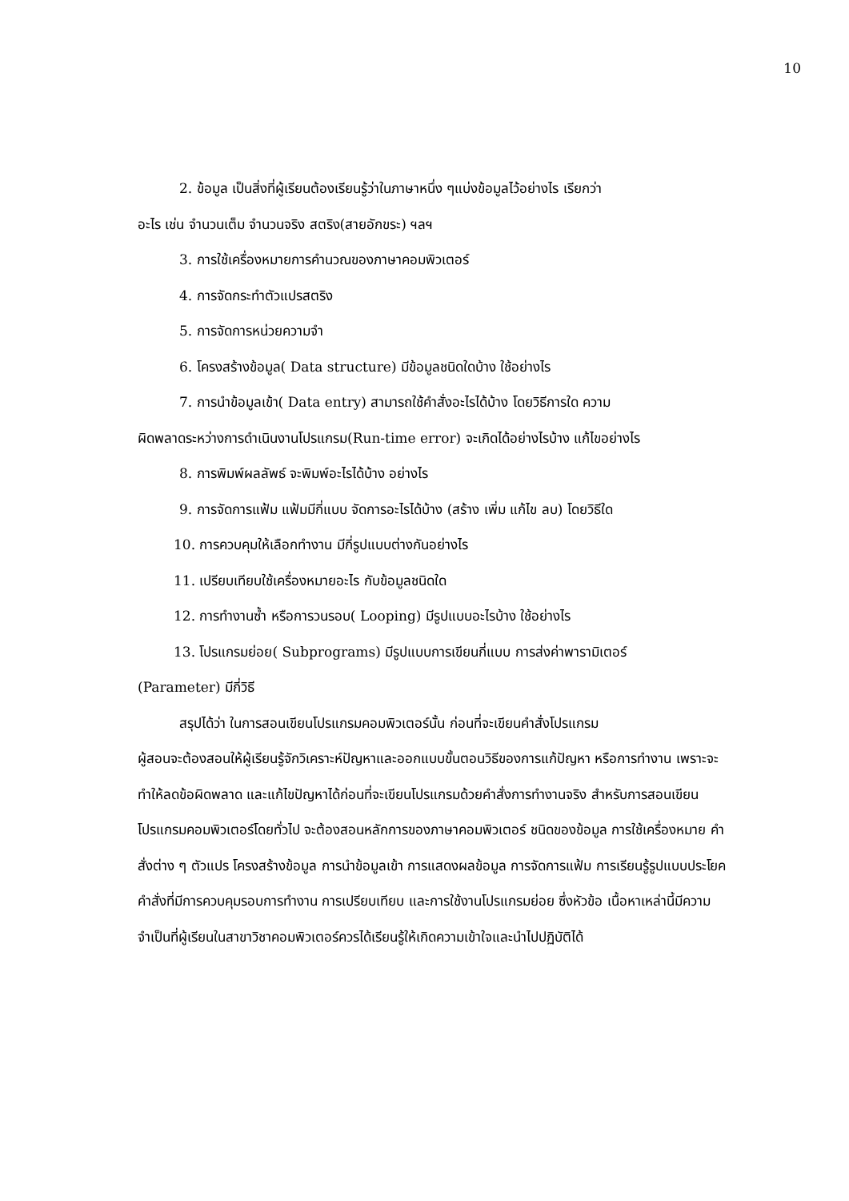10
2. ข้อมูล เป็นสิ่งที่ผู้เรียนต้องเรียนรู้ว่าในภาษาหนึ่ง ๆแบ่งข้อมูลไว้อย่างไร เรียกว่า
อะไร เช่น จำนวนเต็ม จำนวนจริง สตริง(สายอักขระ) ฯลฯ
3. การใช้เครื่องหมายการคำนวณของภาษาคอมพิวเตอร์
4. การจัดกระทำตัวแปรสตริง
5. การจัดการหน่วยความจำ
6. โครงสร้างข้อมูล( Data structure) มีข้อมูลชนิดใดบ้าง ใช้อย่างไร
7. การนำข้อมูลเข้า( Data entry) สามารถใช้คำสั่งอะไรได้บ้าง โดยวิธีการใด ความ
ผิดพลาดระหว่างการดำเนินงานโปรแกรม(Run-time error) จะเกิดได้อย่างไรบ้าง แก้ไขอย่างไร
8. การพิมพ์ผลลัพธ์ จะพิมพ์อะไรได้บ้าง อย่างไร
9. การจัดการแฟ้ม แฟ้มมีกี่แบบ จัดการอะไรได้บ้าง (สร้าง เพิ่ม แก้ไข ลบ) โดยวิธีใด
10. การควบคุมให้เลือกทำงาน มีกี่รูปแบบต่างกันอย่างไร
11. เปรียบเทียบใช้เครื่องหมายอะไร กับข้อมูลชนิดใด
12. การทำงานซ้ำ หรือการวนรอบ( Looping) มีรูปแบบอะไรบ้าง ใช้อย่างไร
13. โปรแกรมย่อย( Subprograms) มีรูปแบบการเขียนกี่แบบ การส่งค่าพารามิเตอร์
(Parameter) มีกี่วิธี
สรุปได้ว่า ในการสอนเขียนโปรแกรมคอมพิวเตอร์นั้น ก่อนที่จะเขียนคำสั่งโปรแกรม
ผู้สอนจะต้องสอนให้ผู้เรียนรู้จักวิเคราะห์ปัญหาและออกแบบขั้นตอนวิธีของการแก้ปัญหา หรือการทำงาน เพราะจะทำให้ลดข้อผิดพลาด และแก้ไขปัญหาได้ก่อนที่จะเขียนโปรแกรมด้วยคำสั่งการทำงานจริง สำหรับการสอนเขียนโปรแกรมคอมพิวเตอร์โดยทั่วไป จะต้องสอนหลักการของภาษาคอมพิวเตอร์ ชนิดของข้อมูล การใช้เครื่องหมาย คำสั่งต่าง ๆ ตัวแปร โครงสร้างข้อมูล การนำข้อมูลเข้า การแสดงผลข้อมูล การจัดการแฟ้ม การเรียนรู้รูปแบบประโยคคำสั่งที่มีการควบคุมรอบการทำงาน การเปรียบเทียบ และการใช้งานโปรแกรมย่อย ซึ่งหัวข้อ เนื้อหาเหล่านี้มีความจำเป็นที่ผู้เรียนในสาขาวิชาคอมพิวเตอร์ควรได้เรียนรู้ให้เกิดความเข้าใจและนำไปปฏิบัติได้